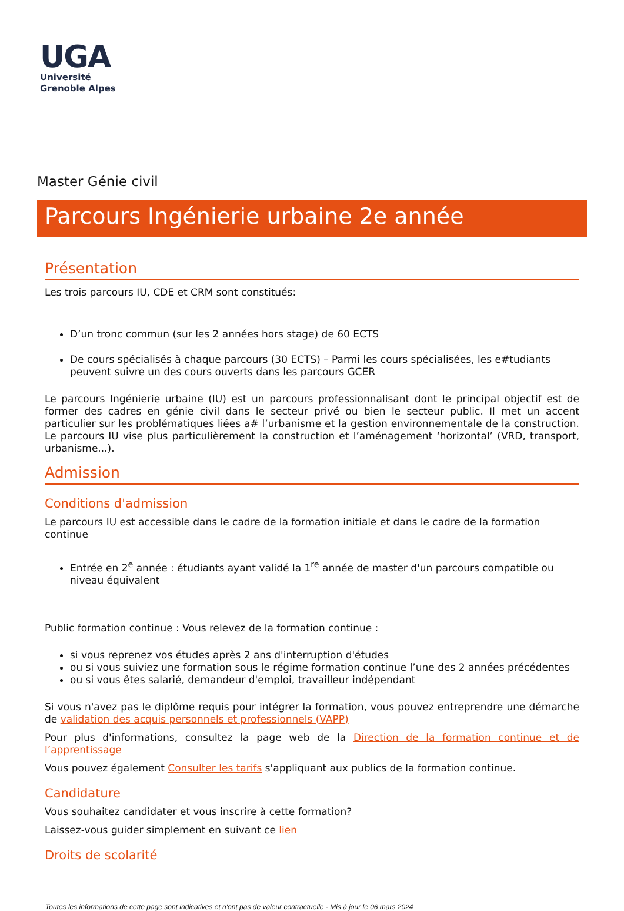UGA
Université
Grenoble Alpes
Master Génie civil
Parcours Ingénierie urbaine 2e année
Présentation
Les trois parcours IU, CDE et CRM sont constitués:
D’un tronc commun (sur les 2 années hors stage) de 60 ECTS
De cours spécialisés à chaque parcours (30 ECTS) – Parmi les cours spécialisées, les e#tudiants peuvent suivre un des cours ouverts dans les parcours GCER
Le parcours Ingénierie urbaine (IU) est un parcours professionnalisant dont le principal objectif est de former des cadres en génie civil dans le secteur privé ou bien le secteur public. Il met un accent particulier sur les problématiques liées a# l’urbanisme et la gestion environnementale de la construction. Le parcours IU vise plus particulièrement la construction et l’aménagement ‘horizontal’ (VRD, transport, urbanisme...).
Admission
Conditions d'admission
Le parcours IU est accessible dans le cadre de la formation initiale et dans le cadre de la formation continue
Entrée en 2<sup>e</sup> année : étudiants ayant validé la 1<sup>re</sup> année de master d'un parcours compatible ou niveau équivalent
Public formation continue : Vous relevez de la formation continue :
si vous reprenez vos études après 2 ans d'interruption d'études
ou si vous suiviez une formation sous le régime formation continue l’une des 2 années précédentes
ou si vous êtes salarié, demandeur d'emploi, travailleur indépendant
Si vous n'avez pas le diplôme requis pour intégrer la formation, vous pouvez entreprendre une démarche de validation des acquis personnels et professionnels (VAPP)
Pour plus d'informations, consultez la page web de la Direction de la formation continue et de l’apprentissage
Vous pouvez également Consulter les tarifs s'appliquant aux publics de la formation continue.
Candidature
Vous souhaitez candidater et vous inscrire à cette formation?
Laissez-vous guider simplement en suivant ce lien
Droits de scolarité
Toutes les informations de cette page sont indicatives et n'ont pas de valeur contractuelle - Mis à jour le 06 mars 2024